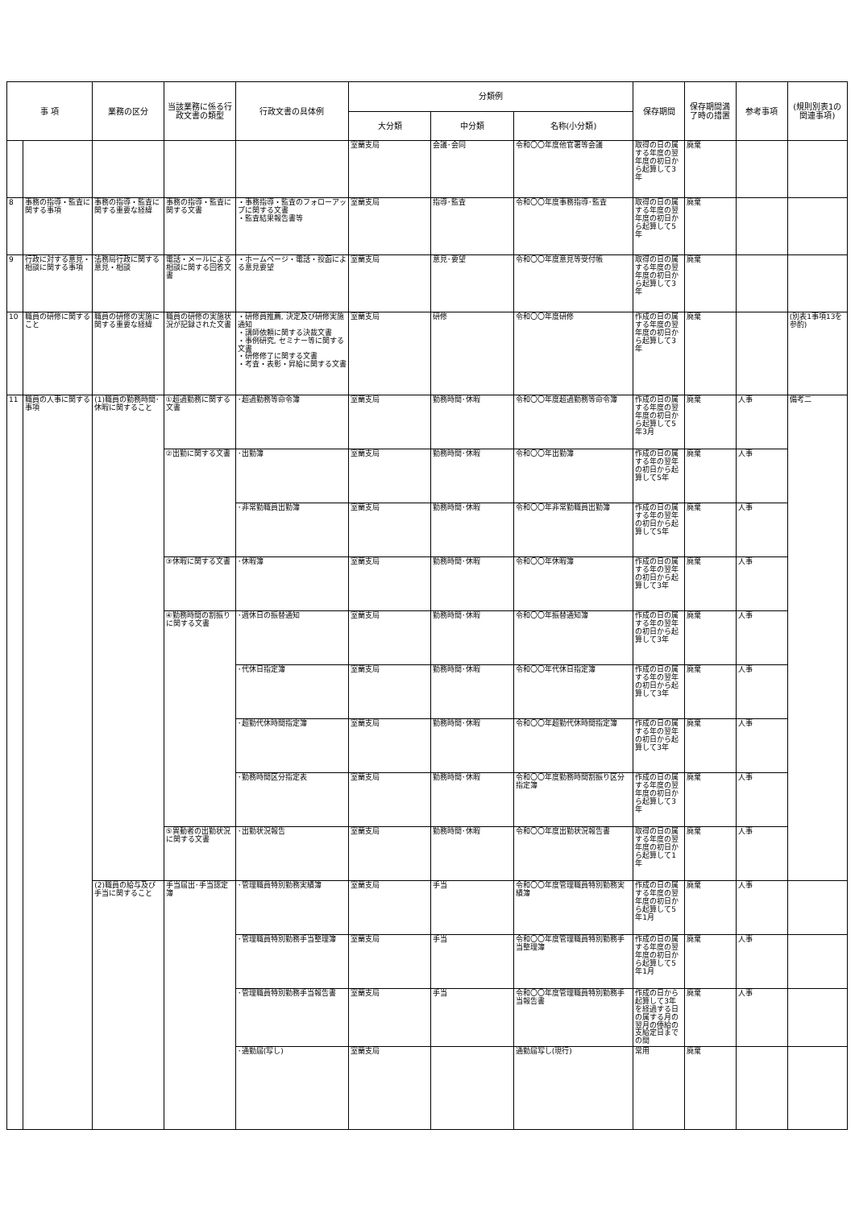| 事 項 | | 業務の区分 | 当該業務に係る行政文書の類型 | 行政文書の具体例 | 分類例 | | | 保存期間 | 保存期間満了時の措置 | 参考事項 | (規則別表1の関連事項) |
| --- | --- | --- | --- | --- | --- | --- | --- | --- | --- | --- | --- |
| | | | | | 大分類 | 中分類 | 名称(小分類) | | | | |
| | | | | | 室蘭支局 | 会議･会同 | 令和〇〇年度他官署等会議 | 取得の日の属する年度の翌年度の初日から起算して3年 | 廃棄 | | |
| 8 | 事務の指導・監査に関する事項 | 事務の指導・監査に関する重要な経緯 | 事務の指導・監査に関する文書 | ・事務指導・監査のフォローアップに関する文書 ・監査結果報告書等 | 室蘭支局 | 指導･監査 | 令和〇〇年度事務指導･監査 | 取得の日の属する年度の翌年度の初日から起算して5年 | 廃棄 | | |
| 9 | 行政に対する意見・相談に関する事項 | 法務局行政に関する意見・相談 | 電話・メールによる相談に関する回答文書 | ・ホームページ・電話・投函による意見要望 | 室蘭支局 | 意見･要望 | 令和〇〇年度意見等受付帳 | 取得の日の属する年度の翌年度の初日から起算して3年 | 廃棄 | | |
| 10 | 職員の研修に関すること | 職員の研修の実施に関する重要な経緯 | 職員の研修の実施状況が記録された文書 | ・研修員推薦, 決定及び研修実施通知 ・講師依頼に関する決裁文書 ・事例研究, セミナー等に関する文書 ・研修修了に関する文書 ・考査・表彰・昇給に関する文書 | 室蘭支局 | 研修 | 令和〇〇年度研修 | 作成の日の属する年度の翌年度の初日から起算して3年 | 廃棄 | | (別表1事項13を参酌) |
| 11 | 職員の人事に関する事項 | (1)職員の勤務時間･休暇に関すること | ①超過勤務に関する文書 | ･超過勤務等命令簿 | 室蘭支局 | 勤務時間･休暇 | 令和〇〇年度超過勤務等命令簿 | 作成の日の属する年度の翌年度の初日から起算して5年3月 | 廃棄 | 人事 | 備考二 |
| | | | ②出勤に関する文書 | ･出勤簿 | 室蘭支局 | 勤務時間･休暇 | 令和〇〇年出勤簿 | 作成の日の属する年の翌年の初日から起算して5年 | 廃棄 | 人事 | |
| | | | | ･非常勤職員出勤簿 | 室蘭支局 | 勤務時間･休暇 | 令和〇〇年非常勤職員出勤簿 | 作成の日の属する年の翌年の初日から起算して5年 | 廃棄 | 人事 | |
| | | | ③休暇に関する文書 | ･休暇簿 | 室蘭支局 | 勤務時間･休暇 | 令和〇〇年休暇簿 | 作成の日の属する年の翌年の初日から起算して3年 | 廃棄 | 人事 | |
| | | | ④勤務時間の割振りに関する文書 | ･週休日の振替通知 | 室蘭支局 | 勤務時間･休暇 | 令和〇〇年振替通知簿 | 作成の日の属する年の翌年の初日から起算して3年 | 廃棄 | 人事 | |
| | | | | ･代休日指定簿 | 室蘭支局 | 勤務時間･休暇 | 令和〇〇年代休日指定簿 | 作成の日の属する年の翌年の初日から起算して3年 | 廃棄 | 人事 | |
| | | | | ･超勤代休時間指定簿 | 室蘭支局 | 勤務時間･休暇 | 令和〇〇年超勤代休時間指定簿 | 作成の日の属する年の翌年の初日から起算して3年 | 廃棄 | 人事 | |
| | | | | ･勤務時間区分指定表 | 室蘭支局 | 勤務時間･休暇 | 令和〇〇年度勤務時間割振り区分指定簿 | 作成の日の属する年度の翌年度の初日から起算して3年 | 廃棄 | 人事 | |
| | | | ⑤異動者の出勤状況に関する文書 | ･出勤状況報告 | 室蘭支局 | 勤務時間･休暇 | 令和〇〇年度出勤状況報告書 | 取得の日の属する年度の翌年度の初日から起算して1年 | 廃棄 | 人事 | |
| | | (2)職員の給与及び手当に関すること | 手当届出･手当認定簿 | ･管理職員特別勤務実績簿 | 室蘭支局 | 手当 | 令和〇〇年度管理職員特別勤務実績簿 | 作成の日の属する年度の翌年度の初日から起算して5年1月 | 廃棄 | 人事 | |
| | | | | ･管理職員特別勤務手当整理簿 | 室蘭支局 | 手当 | 令和〇〇年度管理職員特別勤務手当整理簿 | 作成の日の属する年度の翌年度の初日から起算して5年1月 | 廃棄 | 人事 | |
| | | | | ･管理職員特別勤務手当報告書 | 室蘭支局 | 手当 | 令和〇〇年度管理職員特別勤務手当報告書 | 作成の日から起算して3年を経過する日の属する月の翌月の俸給の支給定日までの間 | 廃棄 | 人事 | |
| | | | | ･通勤届(写し) | 室蘭支局 | | 通勤届写し(現行) | 常用 | 廃棄 | | |